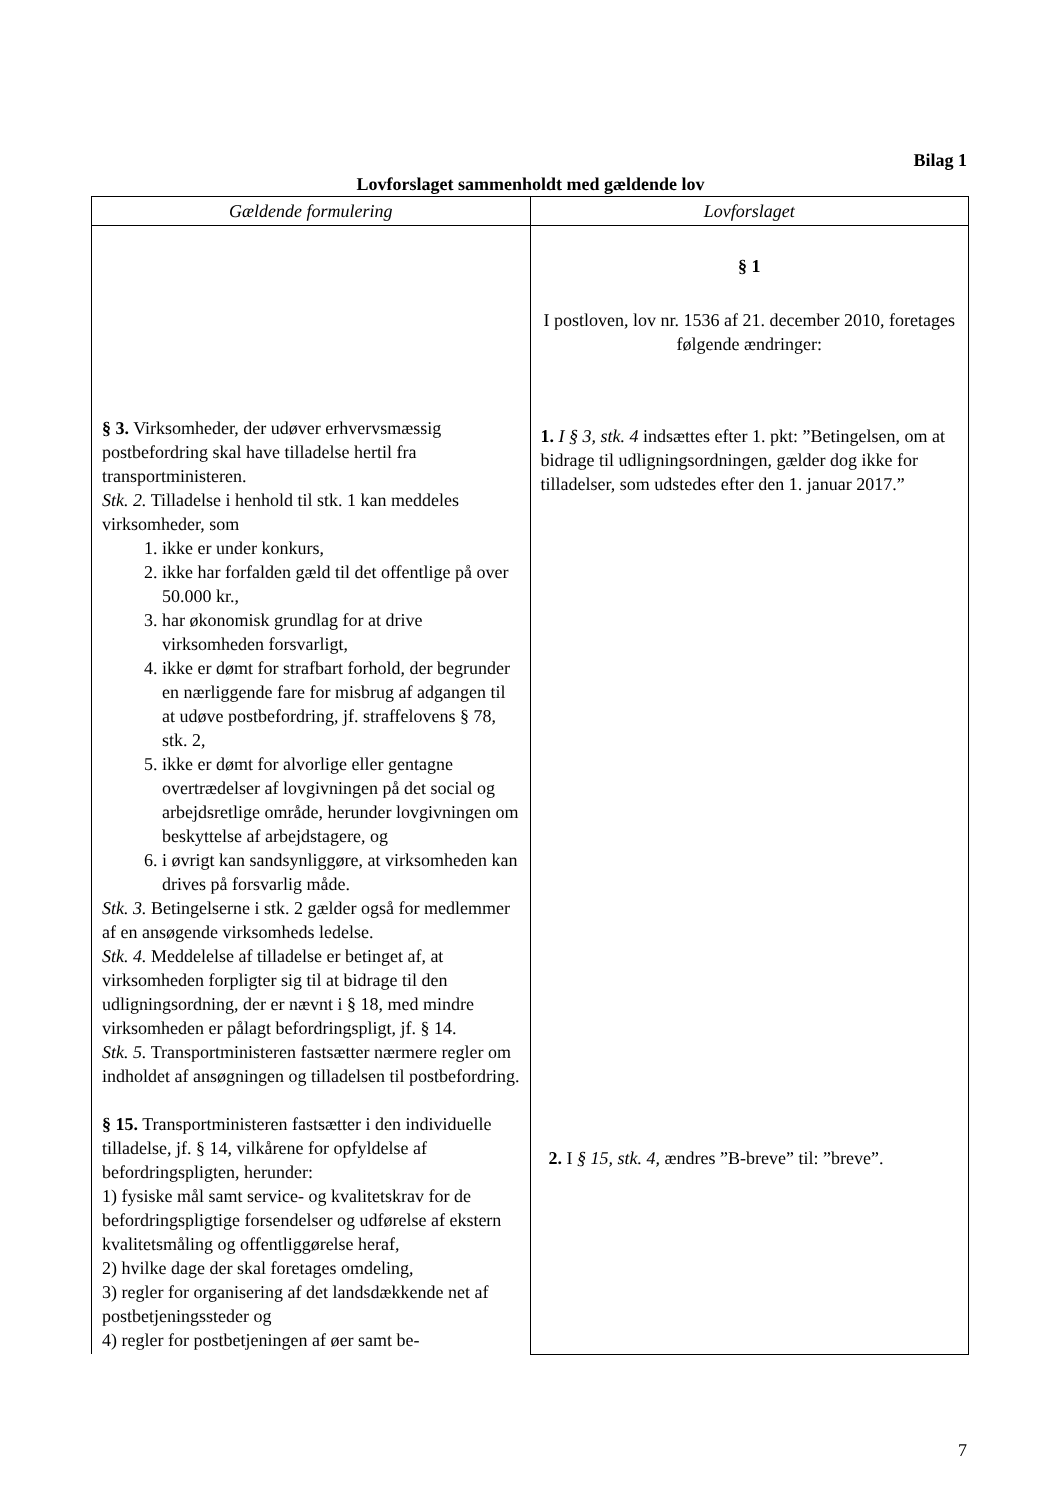Bilag 1
Lovforslaget sammenholdt med gældende lov
| Gældende formulering | Lovforslaget |
| --- | --- |
| § 3. Virksomheder, der udøver erhvervsmæssig postbefordring skal have tilladelse hertil fra transportministeren. Stk. 2. Tilladelse i henhold til stk. 1 kan meddeles virksomheder, som 1. ikke er under konkurs, 2. ikke har forfalden gæld til det offentlige på over 50.000 kr., 3. har økonomisk grundlag for at drive virksomheden forsvarligt, 4. ikke er dømt for strafbart forhold, der begrunder en nærliggende fare for misbrug af adgangen til at udøve postbefordring, jf. straffelovens § 78, stk. 2, 5. ikke er dømt for alvorlige eller gentagne overtrædelser af lovgivningen på det social og arbejdsretlige område, herunder lovgivningen om beskyttelse af arbejdstagere, og 6. i øvrigt kan sandsynliggøre, at virksomheden kan drives på forsvarlig måde. Stk. 3. Betingelserne i stk. 2 gælder også for medlemmer af en ansøgende virksomheds ledelse. Stk. 4. Meddelelse af tilladelse er betinget af, at virksomheden forpligter sig til at bidrage til den udligningsordning, der er nævnt i § 18, med mindre virksomheden er pålagt befordringspligt, jf. § 14. Stk. 5. Transportministeren fastsætter nærmere regler om indholdet af ansøgningen og tilladelsen til postbefordring. § 15. Transportministeren fastsætter i den individuelle tilladelse, jf. § 14, vilkårene for opfyldelse af befordringspligten, herunder: 1) fysiske mål samt service- og kvalitetskrav for de befordringspligtige forsendelser og udførelse af ekstern kvalitetsmåling og offentliggørelse heraf, 2) hvilke dage der skal foretages omdeling, 3) regler for organisering af det landsdækkende net af postbetjeningssteder og 4) regler for postbetjeningen af øer samt be- | § 1 I postloven, lov nr. 1536 af 21. december 2010, foretages følgende ændringer: 1. I § 3, stk. 4 indsættes efter 1. pkt: ”Betingelsen, om at bidrage til udligningsordningen, gælder dog ikke for tilladelser, som udstedes efter den 1. januar 2017.” 2. I § 15, stk. 4, ændres ”B-breve” til: ”breve”. |
7